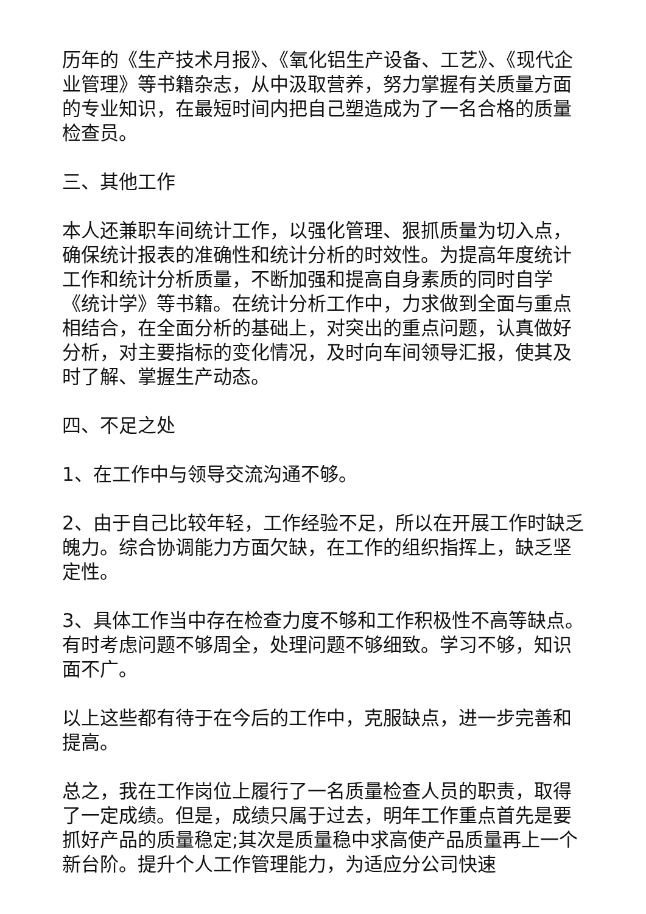历年的《生产技术月报》、《氧化铝生产设备、工艺》、《现代企业管理》等书籍杂志，从中汲取营养，努力掌握有关质量方面的专业知识，在最短时间内把自己塑造成为了一名合格的质量检查员。
三、其他工作
本人还兼职车间统计工作，以强化管理、狠抓质量为切入点，确保统计报表的准确性和统计分析的时效性。为提高年度统计工作和统计分析质量，不断加强和提高自身素质的同时自学《统计学》等书籍。在统计分析工作中，力求做到全面与重点相结合，在全面分析的基础上，对突出的重点问题，认真做好分析，对主要指标的变化情况，及时向车间领导汇报，使其及时了解、掌握生产动态。
四、不足之处
1、在工作中与领导交流沟通不够。
2、由于自己比较年轻，工作经验不足，所以在开展工作时缺乏魄力。综合协调能力方面欠缺，在工作的组织指挥上，缺乏坚定性。
3、具体工作当中存在检查力度不够和工作积极性不高等缺点。有时考虑问题不够周全，处理问题不够细致。学习不够，知识面不广。
以上这些都有待于在今后的工作中，克服缺点，进一步完善和提高。
总之，我在工作岗位上履行了一名质量检查人员的职责，取得了一定成绩。但是，成绩只属于过去，明年工作重点首先是要抓好产品的质量稳定;其次是质量稳中求高使产品质量再上一个新台阶。提升个人工作管理能力，为适应分公司快速